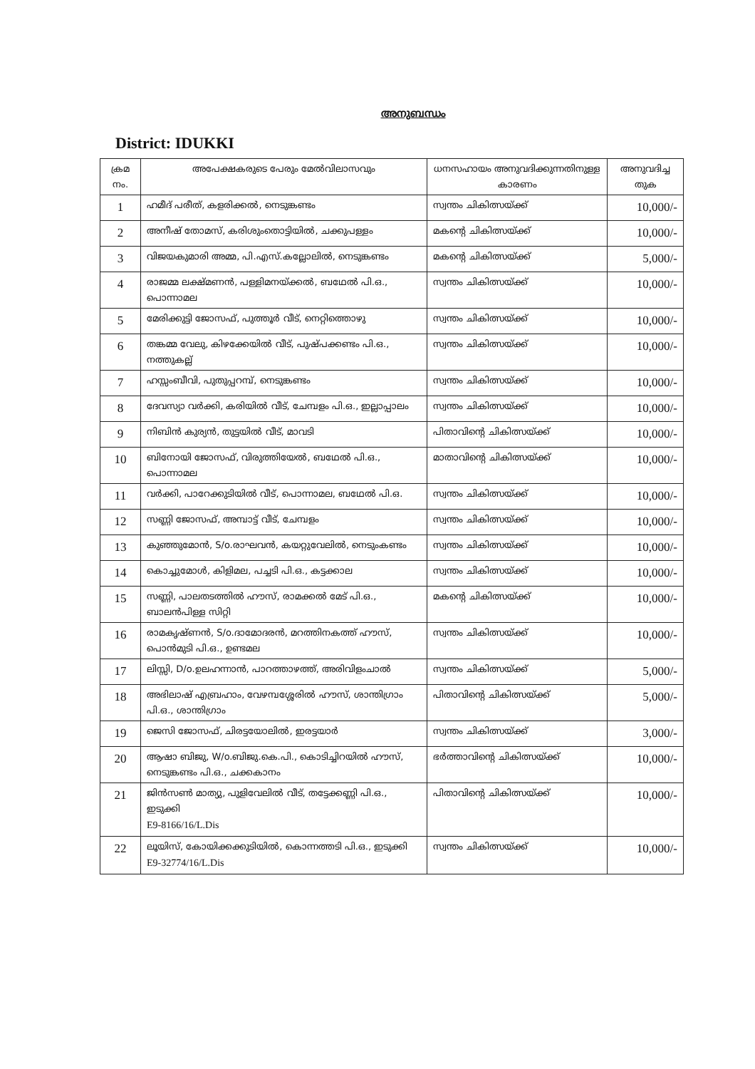അനുബന്ധം
District: IDUKKI
| ക്രമ നം. | അപേക്ഷകരുടെ പേരും മേൽവിലാസവും | ധനസഹായം അനുവദിക്കുന്നതിനുള്ള കാരണം | അനുവദിച്ച തുക |
| --- | --- | --- | --- |
| 1 | ഹമീദ് പരീത്, കളരിക്കൽ, നെടുങ്കണ്ടം | സ്വന്തം ചികിത്സയ്ക്ക് | 10,000/- |
| 2 | അനീഷ് തോമസ്, കരിശുംതൊട്ടിയിൽ, ചക്കുപള്ളം | മകന്റെ ചികിത്സയ്ക്ക് | 10,000/- |
| 3 | വിജയകുമാരി അമ്മ, പി.എസ്.കല്ലോലിൽ, നെടുങ്കണ്ടം | മകന്റെ ചികിത്സയ്ക്ക് | 5,000/- |
| 4 | രാജമ്മ ലക്ഷ്മണൻ, പള്ളിമനയ്ക്കൽ, ബഥേൽ പി.ഒ., പൊന്നാമല | സ്വന്തം ചികിത്സയ്ക്ക് | 10,000/- |
| 5 | മേരിക്കുട്ടി ജോസഫ്, പുത്തൂർ വീട്, നെറ്റിത്തൊഴു | സ്വന്തം ചികിത്സയ്ക്ക് | 10,000/- |
| 6 | തങ്കമ്മ വേലു, കിഴക്കേയിൽ വീട്, പുഷ്പക്കണ്ടം പി.ഒ., നത്തുകല്ല് | സ്വന്തം ചികിത്സയ്ക്ക് | 10,000/- |
| 7 | ഹസ്സംബീവി, പുതുപ്പറമ്പ്, നെടുങ്കണ്ടം | സ്വന്തം ചികിത്സയ്ക്ക് | 10,000/- |
| 8 | ദേവസ്യാ വർക്കി, കരിയിൽ വീട്, ചേമ്പളം പി.ഒ., ഇല്ലാപ്പാലം | സ്വന്തം ചികിത്സയ്ക്ക് | 10,000/- |
| 9 | നിബിൻ കുര്യൻ, തുട്ടയിൽ വീട്, മാവടി | പിതാവിന്റെ ചികിത്സയ്ക്ക് | 10,000/- |
| 10 | ബിനോയി ജോസഫ്, വിരുത്തിയേൽ, ബഥേൽ പി.ഒ., പൊന്നാമല | മാതാവിന്റെ ചികിത്സയ്ക്ക് | 10,000/- |
| 11 | വർക്കി, പാറേക്കുടിയിൽ വീട്, പൊന്നാമല, ബഥേൽ പി.ഒ. | സ്വന്തം ചികിത്സയ്ക്ക് | 10,000/- |
| 12 | സണ്ണി ജോസഫ്, അമ്പാട്ട് വീട്, ചേമ്പളം | സ്വന്തം ചികിത്സയ്ക്ക് | 10,000/- |
| 13 | കുഞ്ഞുമോൻ, S/o.രാഘവൻ, കയറ്റുവേലിൽ, നെടുംകണ്ടം | സ്വന്തം ചികിത്സയ്ക്ക് | 10,000/- |
| 14 | കൊച്ചുമോൾ, കിളിമല, പച്ചടി പി.ഒ., കട്ടക്കാല | സ്വന്തം ചികിത്സയ്ക്ക് | 10,000/- |
| 15 | സണ്ണി, പാലതടത്തിൽ ഹൗസ്, രാമക്കൽ മേട് പി.ഒ., ബാലൻപിള്ള സിറ്റി | മകന്റെ ചികിത്സയ്ക്ക് | 10,000/- |
| 16 | രാമകൃഷ്ണൻ, S/o.ദാമോദരൻ, മറത്തിനകത്ത് ഹൗസ്, പൊൻമുടി പി.ഒ., ഉണ്ടമല | സ്വന്തം ചികിത്സയ്ക്ക് | 10,000/- |
| 17 | ലിസ്സി, D/o.ഉലഹന്നാൻ, പാറത്താഴത്ത്, അരിവിളംചാൽ | സ്വന്തം ചികിത്സയ്ക്ക് | 5,000/- |
| 18 | അഭിലാഷ് എബ്രഹാം, വേഴമ്പശ്ശേരിൽ ഹൗസ്, ശാന്തിഗ്രാം പി.ഒ., ശാന്തിഗ്രാം | പിതാവിന്റെ ചികിത്സയ്ക്ക് | 5,000/- |
| 19 | ജെസി ജോസഫ്, ചിരട്ടയോലിൽ, ഇരട്ടയാർ | സ്വന്തം ചികിത്സയ്ക്ക് | 3,000/- |
| 20 | ആഷാ ബിജു, W/o.ബിജു.കെ.പി., കൊടിച്ചിറയിൽ ഹൗസ്, നെടുങ്കണ്ടം പി.ഒ., ചക്കകാനം | ഭർത്താവിന്റെ ചികിത്സയ്ക്ക് | 10,000/- |
| 21 | ജിൻസൺ മാത്യു, പുളിവേലിൽ വീട്, തട്ടേക്കണ്ണി പി.ഒ., ഇടുക്കി E9-8166/16/L.Dis | പിതാവിന്റെ ചികിത്സയ്ക്ക് | 10,000/- |
| 22 | ലൂയിസ്, കോയിക്കക്കുടിയിൽ, കൊന്നത്തടി പി.ഒ., ഇടുക്കി E9-32774/16/L.Dis | സ്വന്തം ചികിത്സയ്ക്ക് | 10,000/- |